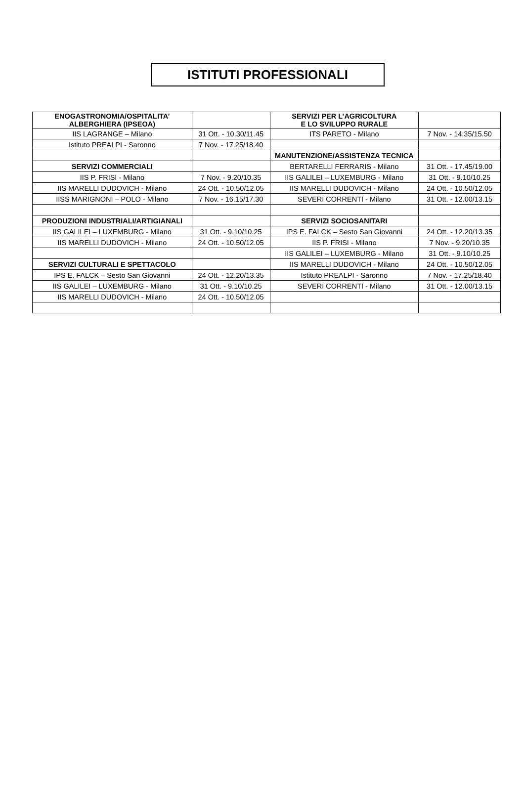ISTITUTI PROFESSIONALI
| ENOGASTRONOMIA/OSPITALITA’ ALBERGHIERA (IPSEOA) | | SERVIZI PER L’AGRICOLTURA E LO SVILUPPO RURALE | |
| IIS LAGRANGE – Milano | 31 Ott. - 10.30/11.45 | ITS PARETO - Milano | 7 Nov. - 14.35/15.50 |
| Istituto PREALPI - Saronno | 7 Nov. - 17.25/18.40 | | |
| | | MANUTENZIONE/ASSISTENZA TECNICA | |
| SERVIZI COMMERCIALI | | BERTARELLI FERRARIS - Milano | 31 Ott. - 17.45/19.00 |
| IIS P. FRISI - Milano | 7 Nov. - 9.20/10.35 | IIS GALILEI – LUXEMBURG - Milano | 31 Ott. - 9.10/10.25 |
| IIS MARELLI DUDOVICH - Milano | 24 Ott. - 10.50/12.05 | IIS MARELLI DUDOVICH - Milano | 24 Ott. - 10.50/12.05 |
| IISS MARIGNONI – POLO - Milano | 7 Nov. - 16.15/17.30 | SEVERI CORRENTI - Milano | 31 Ott. - 12.00/13.15 |
| PRODUZIONI INDUSTRIALI/ARTIGIANALI | | SERVIZI SOCIOSANITARI | |
| IIS GALILEI – LUXEMBURG - Milano | 31 Ott. - 9.10/10.25 | IPS E. FALCK – Sesto San Giovanni | 24 Ott. - 12.20/13.35 |
| IIS MARELLI DUDOVICH - Milano | 24 Ott. - 10.50/12.05 | IIS P. FRISI - Milano | 7 Nov. - 9.20/10.35 |
| | | IIS GALILEI – LUXEMBURG - Milano | 31 Ott. - 9.10/10.25 |
| SERVIZI CULTURALI E SPETTACOLO | | IIS MARELLI DUDOVICH - Milano | 24 Ott. - 10.50/12.05 |
| IPS E. FALCK – Sesto San Giovanni | 24 Ott. - 12.20/13.35 | Istituto PREALPI - Saronno | 7 Nov. - 17.25/18.40 |
| IIS GALILEI – LUXEMBURG - Milano | 31 Ott. - 9.10/10.25 | SEVERI CORRENTI - Milano | 31 Ott. - 12.00/13.15 |
| IIS MARELLI DUDOVICH - Milano | 24 Ott. - 10.50/12.05 | | |